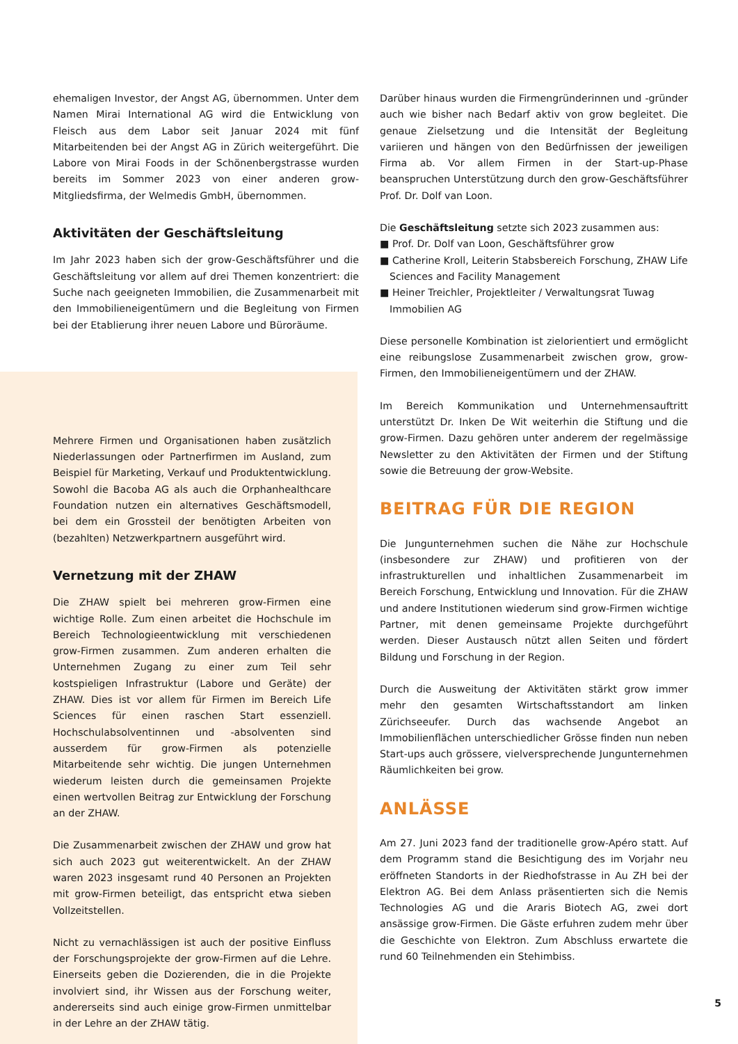ehemaligen Investor, der Angst AG, übernommen. Unter dem Namen Mirai International AG wird die Entwicklung von Fleisch aus dem Labor seit Januar 2024 mit fünf Mitarbeitenden bei der Angst AG in Zürich weitergeführt. Die Labore von Mirai Foods in der Schönenbergstrasse wurden bereits im Sommer 2023 von einer anderen grow-Mitgliedsfirma, der Welmedis GmbH, übernommen.
Aktivitäten der Geschäftsleitung
Im Jahr 2023 haben sich der grow-Geschäftsführer und die Geschäftsleitung vor allem auf drei Themen konzentriert: die Suche nach geeigneten Immobilien, die Zusammenarbeit mit den Immobilieneigentümern und die Begleitung von Firmen bei der Etablierung ihrer neuen Labore und Büroräume.
Mehrere Firmen und Organisationen haben zusätzlich Niederlassungen oder Partnerfirmen im Ausland, zum Beispiel für Marketing, Verkauf und Produktentwicklung. Sowohl die Bacoba AG als auch die Orphanhealthcare Foundation nutzen ein alternatives Geschäftsmodell, bei dem ein Grossteil der benötigten Arbeiten von (bezahlten) Netzwerkpartnern ausgeführt wird.
Vernetzung mit der ZHAW
Die ZHAW spielt bei mehreren grow-Firmen eine wichtige Rolle. Zum einen arbeitet die Hochschule im Bereich Technologieentwicklung mit verschiedenen grow-Firmen zusammen. Zum anderen erhalten die Unternehmen Zugang zu einer zum Teil sehr kostspieligen Infrastruktur (Labore und Geräte) der ZHAW. Dies ist vor allem für Firmen im Bereich Life Sciences für einen raschen Start essenziell. Hochschulabsolventinnen und -absolventen sind ausserdem für grow-Firmen als potenzielle Mitarbeitende sehr wichtig. Die jungen Unternehmen wiederum leisten durch die gemeinsamen Projekte einen wertvollen Beitrag zur Entwicklung der Forschung an der ZHAW.
Die Zusammenarbeit zwischen der ZHAW und grow hat sich auch 2023 gut weiterentwickelt. An der ZHAW waren 2023 insgesamt rund 40 Personen an Projekten mit grow-Firmen beteiligt, das entspricht etwa sieben Vollzeitstellen.
Nicht zu vernachlässigen ist auch der positive Einfluss der Forschungsprojekte der grow-Firmen auf die Lehre. Einerseits geben die Dozierenden, die in die Projekte involviert sind, ihr Wissen aus der Forschung weiter, andererseits sind auch einige grow-Firmen unmittelbar in der Lehre an der ZHAW tätig.
Darüber hinaus wurden die Firmengründerinnen und -gründer auch wie bisher nach Bedarf aktiv von grow begleitet. Die genaue Zielsetzung und die Intensität der Begleitung variieren und hängen von den Bedürfnissen der jeweiligen Firma ab. Vor allem Firmen in der Start-up-Phase beanspruchen Unterstützung durch den grow-Geschäftsführer Prof. Dr. Dolf van Loon.
Die Geschäftsleitung setzte sich 2023 zusammen aus:
■ Prof. Dr. Dolf van Loon, Geschäftsführer grow
■ Catherine Kroll, Leiterin Stabsbereich Forschung, ZHAW Life Sciences and Facility Management
■ Heiner Treichler, Projektleiter / Verwaltungsrat Tuwag Immobilien AG
Diese personelle Kombination ist zielorientiert und ermöglicht eine reibungslose Zusammenarbeit zwischen grow, grow-Firmen, den Immobilieneigentümern und der ZHAW.
Im Bereich Kommunikation und Unternehmensauftritt unterstützt Dr. Inken De Wit weiterhin die Stiftung und die grow-Firmen. Dazu gehören unter anderem der regelmässige Newsletter zu den Aktivitäten der Firmen und der Stiftung sowie die Betreuung der grow-Website.
BEITRAG FÜR DIE REGION
Die Jungunternehmen suchen die Nähe zur Hochschule (insbesondere zur ZHAW) und profitieren von der infrastrukturellen und inhaltlichen Zusammenarbeit im Bereich Forschung, Entwicklung und Innovation. Für die ZHAW und andere Institutionen wiederum sind grow-Firmen wichtige Partner, mit denen gemeinsame Projekte durchgeführt werden. Dieser Austausch nützt allen Seiten und fördert Bildung und Forschung in der Region.
Durch die Ausweitung der Aktivitäten stärkt grow immer mehr den gesamten Wirtschaftsstandort am linken Zürichseeufer. Durch das wachsende Angebot an Immobilienflächen unterschiedlicher Grösse finden nun neben Start-ups auch grössere, vielversprechende Jungunternehmen Räumlichkeiten bei grow.
ANLÄSSE
Am 27. Juni 2023 fand der traditionelle grow-Apéro statt. Auf dem Programm stand die Besichtigung des im Vorjahr neu eröffneten Standorts in der Riedhofstrasse in Au ZH bei der Elektron AG. Bei dem Anlass präsentierten sich die Nemis Technologies AG und die Araris Biotech AG, zwei dort ansässige grow-Firmen. Die Gäste erfuhren zudem mehr über die Geschichte von Elektron. Zum Abschluss erwartete die rund 60 Teilnehmenden ein Stehimbiss.
5